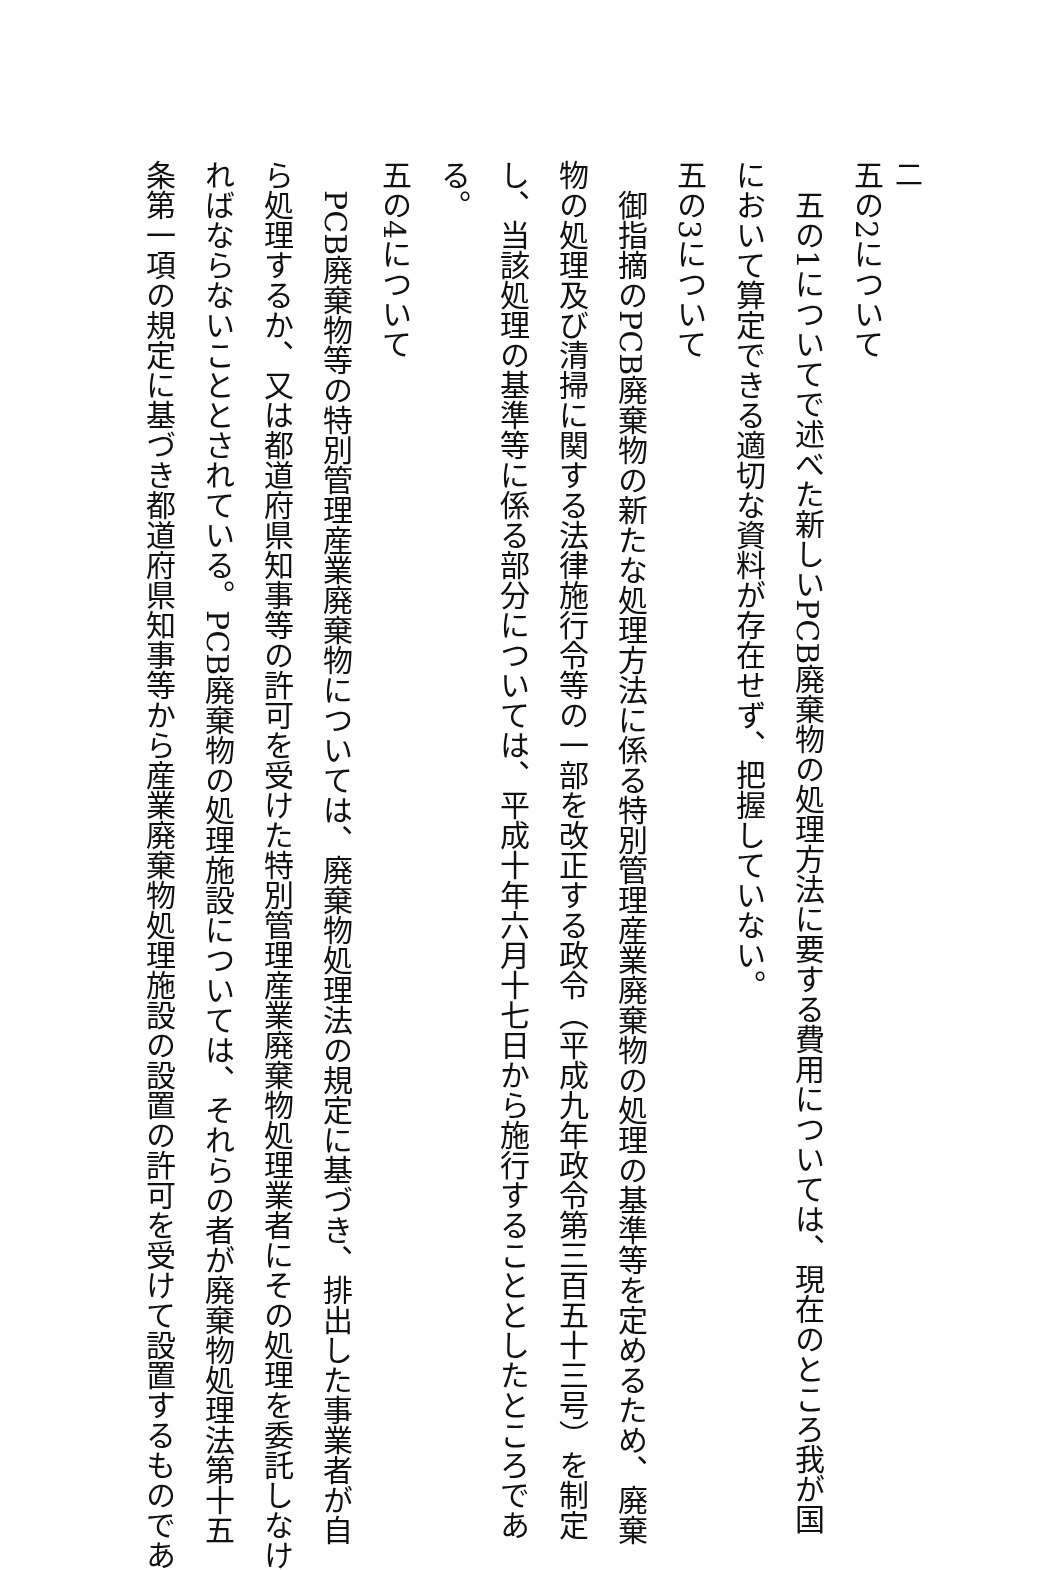二
五の2について
　五の1についてで述べた新しいPCB廃棄物の処理方法に要する費用については、現在のところ我が国
において算定できる適切な資料が存在せず、把握していない。
五の3について
　御指摘のPCB廃棄物の新たな処理方法に係る特別管理産業廃棄物の処理の基準等を定めるため、廃棄
物の処理及び清掃に関する法律施行令等の一部を改正する政令（平成九年政令第三百五十三号）を制定
し、当該処理の基準等に係る部分については、平成十年六月十七日から施行することとしたところであ
る。
五の4について
　PCB廃棄物等の特別管理産業廃棄物については、廃棄物処理法の規定に基づき、排出した事業者が自
ら処理するか、又は都道府県知事等の許可を受けた特別管理産業廃棄物処理業者にその処理を委託しなけ
ればならないこととされている。PCB廃棄物の処理施設については、それらの者が廃棄物処理法第十五
条第一項の規定に基づき都道府県知事等から産業廃棄物処理施設の設置の許可を受けて設置するものであ